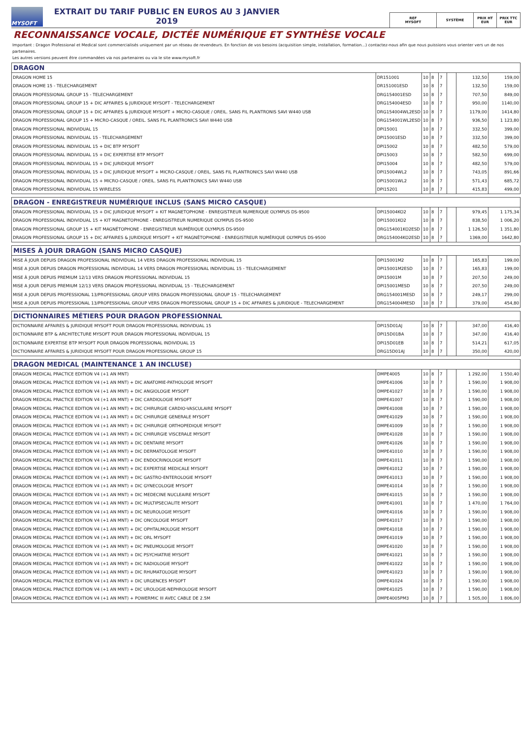MYSOFT
EXTRAIT DU TARIF PUBLIC EN EUROS AU 3 JANVIER 2019
| REF MYSOFT | SYSTÈME | PRIX HT EUR | PRIX TTC EUR |
RECONNAISSANCE VOCALE, DICTÉE NUMÉRIQUE ET SYNTHÈSE VOCALE
Important : Dragon Professional et Medical sont commercialisés uniquement par un réseau de revendeurs. En fonction de vos besoins (acquisition simple, installation, formation...) contactez-nous afin que nous puissions vous orienter vers un de nos partenaires.
Les autres versions peuvent être commandées via nos partenaires ou via le site www.mysoft.fr
| DRAGON | | | | | | | |
| --- | --- | --- | --- | --- | --- | --- | --- |
| DRAGON HOME 15 | DR151001 | 10 | 8 | 7 | | 132,50 | 159,00 |
| DRAGON HOME 15 - TELECHARGEMENT | DR151001ESD | 10 | 8 | 7 | | 132,50 | 159,00 |
| DRAGON PROFESSIONAL GROUP 15 - TELECHARGEMENT | DRG154001ESD | 10 | 8 | 7 | | 707,50 | 849,00 |
| DRAGON PROFESSIONAL GROUP 15 + DIC AFFAIRES & JURIDIQUE MYSOFT - TELECHARGEMENT | DRG154004ESD | 10 | 8 | 7 | | 950,00 | 1140,00 |
| DRAGON PROFESSIONAL GROUP 15 + DIC AFFAIRES & JURIDIQUE MYSOFT + MICRO-CASQUE / OREIL. SANS FIL PLANTRONIS SAVI W440 USB | DRG154004WL2ESD | 10 | 8 | 7 | | 1179,00 | 1414,80 |
| DRAGON PROFESSIONAL GROUP 15 + MICRO-CASQUE / OREIL. SANS FIL PLANTRONICS SAVI W440 USB | DRG154001WL2ESD | 10 | 8 | 7 | | 936,50 | 1 123,80 |
| DRAGON PROFESSIONAL INDIVIDUAL 15 | DPI15001 | 10 | 8 | 7 | | 332,50 | 399,00 |
| DRAGON PROFESSIONAL INDIVIDUAL 15 - TELECHARGEMENT | DPI15001ESD | 10 | 8 | 7 | | 332,50 | 399,00 |
| DRAGON PROFESSIONAL INDIVIDUAL 15 + DIC BTP MYSOFT | DPI15002 | 10 | 8 | 7 | | 482,50 | 579,00 |
| DRAGON PROFESSIONAL INDIVIDUAL 15 + DIC EXPERTISE BTP MYSOFT | DPI15003 | 10 | 8 | 7 | | 582,50 | 699,00 |
| DRAGON PROFESSIONAL INDIVIDUAL 15 + DIC JURIDIQUE MYSOFT | DPI15004 | 10 | 8 | 7 | | 482,50 | 579,00 |
| DRAGON PROFESSIONAL INDIVIDUAL 15 + DIC JURIDIQUE MYSOFT + MICRO-CASQUE / OREIL. SANS FIL PLANTRONICS SAVI W440 USB | DPI15004WL2 | 10 | 8 | 7 | | 743,05 | 891,66 |
| DRAGON PROFESSIONAL INDIVIDUAL 15 + MICRO-CASQUE / OREIL. SANS FIL PLANTRONICS SAVI W440 USB | DPI15001WL2 | 10 | 8 | 7 | | 571,43 | 685,72 |
| DRAGON PROFESSIONAL INDIVIDUAL 15 WIRELESS | DPI15201 | 10 | 8 | 7 | | 415,83 | 499,00 |
| DRAGON - ENREGISTREUR NUMÉRIQUE INCLUS (SANS MICRO CASQUE) | | | | | | | |
| --- | --- | --- | --- | --- | --- | --- | --- |
| DRAGON PROFESSIONAL INDIVIDUAL 15 + DIC JURIDIQUE MYSOFT + KIT MAGNETOPHONE - ENREGISTREUR NUMERIQUE OLYMPUS DS-9500 | DPI15004KO2 | 10 | 8 | 7 | | 979,45 | 1 175,34 |
| DRAGON PROFESSIONAL INDIVIDUAL 15 + KIT MAGNETOPHONE - ENREGISTREUR NUMERIQUE OLYMPUS DS-9500 | DPI15001KO2 | 10 | 8 | 7 | | 838,50 | 1 006,20 |
| DRAGON PROFESSIONAL GROUP 15 + KIT MAGNÉTOPHONE - ENREGISTREUR NUMÉRIQUE OLYMPUS DS-9500 | DRG154001KO2ESD | 10 | 8 | 7 | | 1 126,50 | 1 351,80 |
| DRAGON PROFESSIONAL GROUP 15 + DIC AFFAIRES & JURIDIQUE MYSOFT + KIT MAGNÉTOPHONE - ENREGISTREUR NUMÉRIQUE OLYMPUS DS-9500 | DRG154004KO2ESD | 10 | 8 | 7 | | 1369,00 | 1642,80 |
| MISES À JOUR DRAGON (SANS MICRO CASQUE) | | | | | | | |
| --- | --- | --- | --- | --- | --- | --- | --- |
| MISE À JOUR DEPUIS DRAGON PROFESSIONAL INDIVIDUAL 14 VERS DRAGON PROFESSIONAL INDIVIDUAL 15 | DPI15001M2 | 10 | 8 | 7 | | 165,83 | 199,00 |
| MISE A JOUR DEPUIS DRAGON PROFESSIONAL INDIVIDUAL 14 VERS DRAGON PROFESSIONAL INDIVIDUAL 15 - TELECHARGEMENT | DPI15001M2ESD | 10 | 8 | 7 | | 165,83 | 199,00 |
| MISE À JOUR DEPUIS PREMIUM 12/13 VERS DRAGON PROFESSIONAL INDIVIDUAL 15 | DPI15001M | 10 | 8 | 7 | | 207,50 | 249,00 |
| MISE A JOUR DEPUIS PREMIUM 12/13 VERS DRAGON PROFESSIONAL INDIVIDUAL 15 - TELECHARGEMENT | DPI15001MESD | 10 | 8 | 7 | | 207,50 | 249,00 |
| MISE A JOUR DEPUIS PROFESSIONAL 13/PROFESSIONAL GROUP VERS DRAGON PROFESSIONAL GROUP 15 - TELECHARGEMENT | DRG154001MESD | 10 | 8 | 7 | | 249,17 | 299,00 |
| MISE A JOUR DEPUIS PROFESSIONAL 13/PROFESSIONAL GROUP VERS DRAGON PROFESSIONAL GROUP 15 + DIC AFFAIRES & JURIDIQUE - TELECHARGEMENT | DRG154004MESD | 10 | 8 | 7 | | 379,00 | 454,80 |
| DICTIONNAIRES MÉTIERS POUR DRAGON PROFESSIONNAL | | | | | | | |
| --- | --- | --- | --- | --- | --- | --- | --- |
| DICTIONNAIRE AFFAIRES & JURIDIQUE MYSOFT POUR DRAGON PROFESSIONAL INDIVIDUAL 15 | DPI15D01AJ | 10 | 8 | 7 | | 347,00 | 416,40 |
| DICTIONNAIRE BTP & ARCHITECTURE MYSOFT POUR DRAGON PROFESSIONAL INDIVIDUAL 15 | DPI15D01BA | 10 | 8 | 7 | | 347,00 | 416,40 |
| DICTIONNAIRE EXPERTISE BTP MYSOFT POUR DRAGON PROFESSIONAL INDIVIDUAL 15 | DPI15D01EB | 10 | 8 | 7 | | 514,21 | 617,05 |
| DICTIONNAIRE AFFAIRES & JURIDIQUE MYSOFT POUR DRAGON PROFESSIONAL GROUP 15 | DRG15D01AJ | 10 | 8 | 7 | | 350,00 | 420,00 |
| DRAGON MEDICAL (MAINTENANCE 1 AN INCLUSE) | | | | | | | |
| --- | --- | --- | --- | --- | --- | --- | --- |
| DRAGON MEDICAL PRACTICE EDITION V4 (+1 AN MNT) | DMPE4005 | 10 | 8 | 7 | | 1 292,00 | 1 550,40 |
| DRAGON MEDICAL PRACTICE EDITION V4 (+1 AN MNT) + DIC ANATOMIE-PATHOLOGIE MYSOFT | DMPE41006 | 10 | 8 | 7 | | 1 590,00 | 1 908,00 |
| DRAGON MEDICAL PRACTICE EDITION V4 (+1 AN MNT) + DIC ANGIOLOGIE MYSOFT | DMPE41027 | 10 | 8 | 7 | | 1 590,00 | 1 908,00 |
| DRAGON MEDICAL PRACTICE EDITION V4 (+1 AN MNT) + DIC CARDIOLOGIE MYSOFT | DMPE41007 | 10 | 8 | 7 | | 1 590,00 | 1 908,00 |
| DRAGON MEDICAL PRACTICE EDITION V4 (+1 AN MNT) + DIC CHIRURGIE CARDIO-VASCULAIRE MYSOFT | DMPE41008 | 10 | 8 | 7 | | 1 590,00 | 1 908,00 |
| DRAGON MEDICAL PRACTICE EDITION V4 (+1 AN MNT) + DIC CHIRURGIE GENERALE MYSOFT | DMPE41029 | 10 | 8 | 7 | | 1 590,00 | 1 908,00 |
| DRAGON MEDICAL PRACTICE EDITION V4 (+1 AN MNT) + DIC CHIRURGIE ORTHOPEDIQUE MYSOFT | DMPE41009 | 10 | 8 | 7 | | 1 590,00 | 1 908,00 |
| DRAGON MEDICAL PRACTICE EDITION V4 (+1 AN MNT) + DIC CHIRURGIE VISCERALE MYSOFT | DMPE41028 | 10 | 8 | 7 | | 1 590,00 | 1 908,00 |
| DRAGON MEDICAL PRACTICE EDITION V4 (+1 AN MNT) + DIC DENTAIRE MYSOFT | DMPE41026 | 10 | 8 | 7 | | 1 590,00 | 1 908,00 |
| DRAGON MEDICAL PRACTICE EDITION V4 (+1 AN MNT) + DIC DERMATOLOGIE MYSOFT | DMPE41010 | 10 | 8 | 7 | | 1 590,00 | 1 908,00 |
| DRAGON MEDICAL PRACTICE EDITION V4 (+1 AN MNT) + DIC ENDOCRINOLOGIE MYSOFT | DMPE41011 | 10 | 8 | 7 | | 1 590,00 | 1 908,00 |
| DRAGON MEDICAL PRACTICE EDITION V4 (+1 AN MNT) + DIC EXPERTISE MEDICALE MYSOFT | DMPE41012 | 10 | 8 | 7 | | 1 590,00 | 1 908,00 |
| DRAGON MEDICAL PRACTICE EDITION V4 (+1 AN MNT) + DIC GASTRO-ENTEROLOGIE MYSOFT | DMPE41013 | 10 | 8 | 7 | | 1 590,00 | 1 908,00 |
| DRAGON MEDICAL PRACTICE EDITION V4 (+1 AN MNT) + DIC GYNECOLOGIE MYSOFT | DMPE41014 | 10 | 8 | 7 | | 1 590,00 | 1 908,00 |
| DRAGON MEDICAL PRACTICE EDITION V4 (+1 AN MNT) + DIC MEDECINE NUCLEAIRE MYSOFT | DMPE41015 | 10 | 8 | 7 | | 1 590,00 | 1 908,00 |
| DRAGON MEDICAL PRACTICE EDITION V4 (+1 AN MNT) + DIC MULTIPSECIALITE MYSOFT | DMPE41001 | 10 | 8 | 7 | | 1 470,00 | 1 764,00 |
| DRAGON MEDICAL PRACTICE EDITION V4 (+1 AN MNT) + DIC NEUROLOGIE MYSOFT | DMPE41016 | 10 | 8 | 7 | | 1 590,00 | 1 908,00 |
| DRAGON MEDICAL PRACTICE EDITION V4 (+1 AN MNT) + DIC ONCOLOGIE MYSOFT | DMPE41017 | 10 | 8 | 7 | | 1 590,00 | 1 908,00 |
| DRAGON MEDICAL PRACTICE EDITION V4 (+1 AN MNT) + DIC OPHTALMOLOGIE MYSOFT | DMPE41018 | 10 | 8 | 7 | | 1 590,00 | 1 908,00 |
| DRAGON MEDICAL PRACTICE EDITION V4 (+1 AN MNT) + DIC ORL MYSOFT | DMPE41019 | 10 | 8 | 7 | | 1 590,00 | 1 908,00 |
| DRAGON MEDICAL PRACTICE EDITION V4 (+1 AN MNT) + DIC PNEUMOLOGIE MYSOFT | DMPE41020 | 10 | 8 | 7 | | 1 590,00 | 1 908,00 |
| DRAGON MEDICAL PRACTICE EDITION V4 (+1 AN MNT) + DIC PSYCHIATRIE MYSOFT | DMPE41021 | 10 | 8 | 7 | | 1 590,00 | 1 908,00 |
| DRAGON MEDICAL PRACTICE EDITION V4 (+1 AN MNT) + DIC RADIOLOGIE MYSOFT | DMPE41022 | 10 | 8 | 7 | | 1 590,00 | 1 908,00 |
| DRAGON MEDICAL PRACTICE EDITION V4 (+1 AN MNT) + DIC RHUMATOLOGIE MYSOFT | DMPE41023 | 10 | 8 | 7 | | 1 590,00 | 1 908,00 |
| DRAGON MEDICAL PRACTICE EDITION V4 (+1 AN MNT) + DIC URGENCES MYSOFT | DMPE41024 | 10 | 8 | 7 | | 1 590,00 | 1 908,00 |
| DRAGON MEDICAL PRACTICE EDITION V4 (+1 AN MNT) + DIC UROLOGIE-NEPHROLOGIE MYSOFT | DMPE41025 | 10 | 8 | 7 | | 1 590,00 | 1 908,00 |
| DRAGON MEDICAL PRACTICE EDITION V4 (+1 AN MNT) + POWERMIC III AVEC CABLE DE 2.5M | DMPE4005PM3 | 10 | 8 | 7 | | 1 505,00 | 1 806,00 |